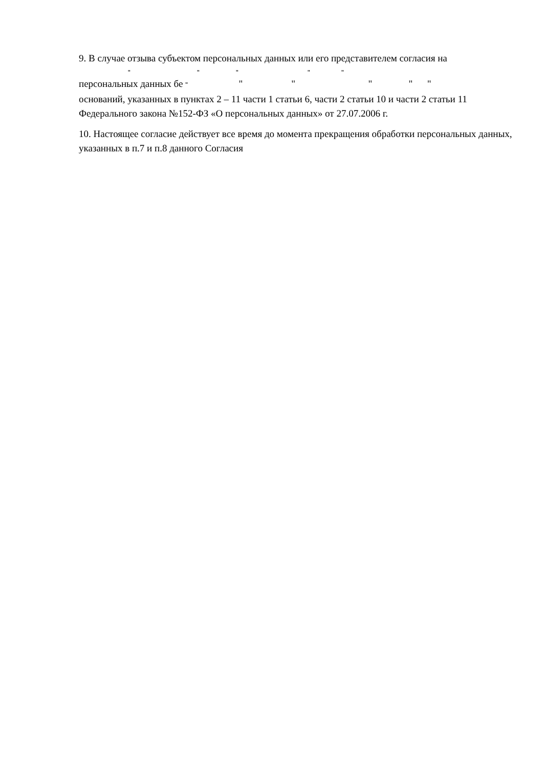9. В случае отзыва субъектом персональных данных или его представителем согласия на
" " " " "
персональных данных бе " " " " " "
оснований, указанных в пунктах 2 – 11 части 1 статьи 6, части 2 статьи 10 и части 2 статьи 11 Федерального закона №152-ФЗ «О персональных данных» от 27.07.2006 г.
10. Настоящее согласие действует все время до момента прекращения обработки персональных данных, указанных в п.7 и п.8 данного Согласия